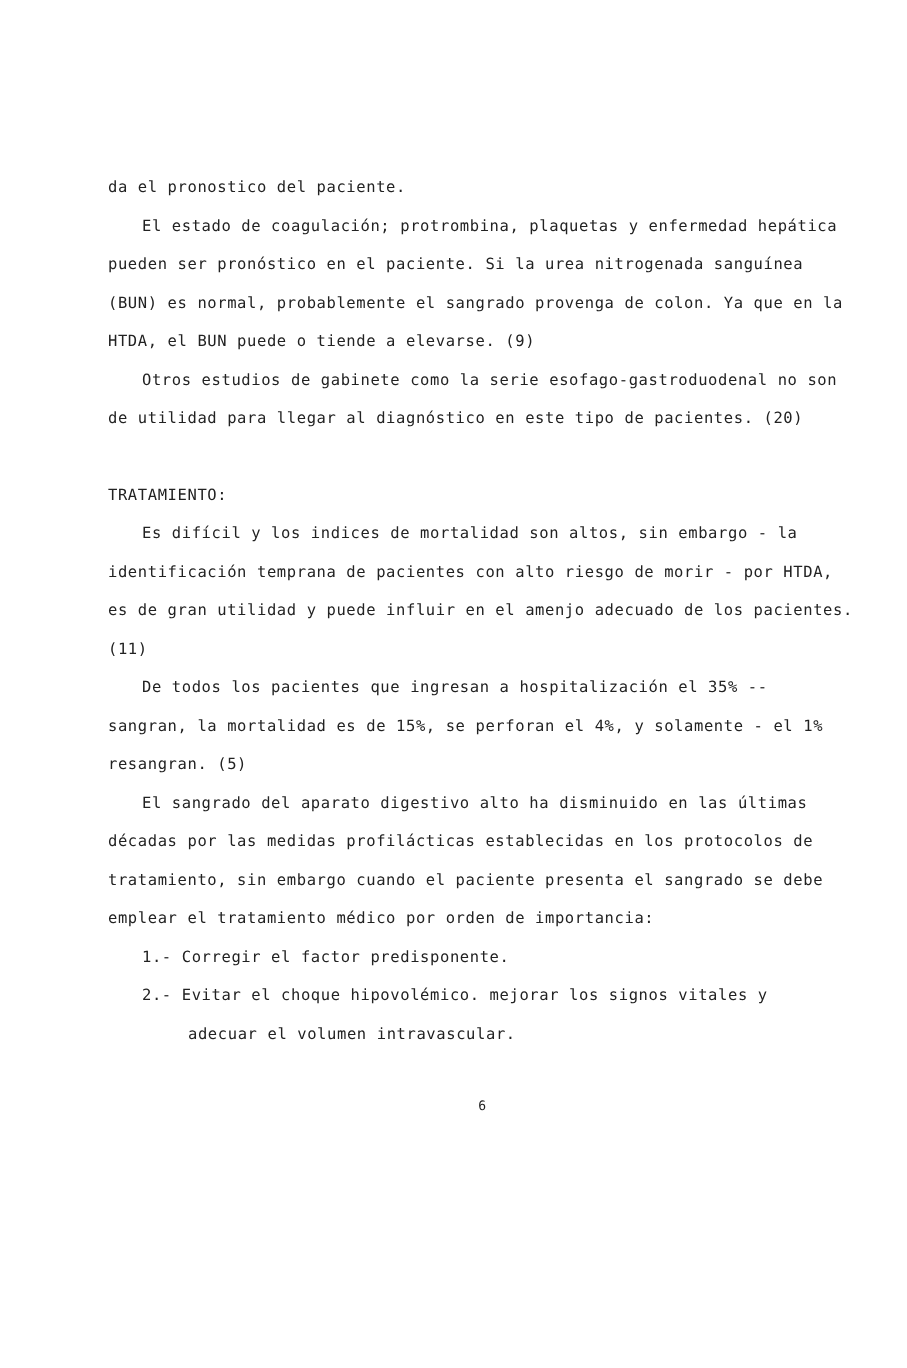da el pronostico del paciente.
El estado de coagulación; protrombina, plaquetas y enfermedad hepática pueden ser pronóstico en el paciente. Si la urea nitrogenada sanguínea (BUN) es normal, probablemente el sangrado provenga de colon. Ya que en la HTDA, el BUN puede o tiende a elevarse. (9)
Otros estudios de gabinete como la serie esofago-gastroduodenal no son de utilidad para llegar al diagnóstico en este tipo de pacientes. (20)
TRATAMIENTO:
Es difícil y los indices de mortalidad son altos, sin embargo - la identificación temprana de pacientes con alto riesgo de morir - por HTDA, es de gran utilidad y puede influir en el amenjo adecuado de los pacientes. (11)
De todos los pacientes que ingresan a hospitalización el 35% -- sangran, la mortalidad es de 15%, se perforan el 4%, y solamente - el 1% resangran. (5)
El sangrado del aparato digestivo alto ha disminuido en las últimas décadas por las medidas profilácticas establecidas en los protocolos de tratamiento, sin embargo cuando el paciente presenta el sangrado se debe emplear el tratamiento médico por orden de importancia:
1.- Corregir el factor predisponente.
2.- Evitar el choque hipovolémico. mejorar los signos vitales y
adecuar el volumen intravascular.
6